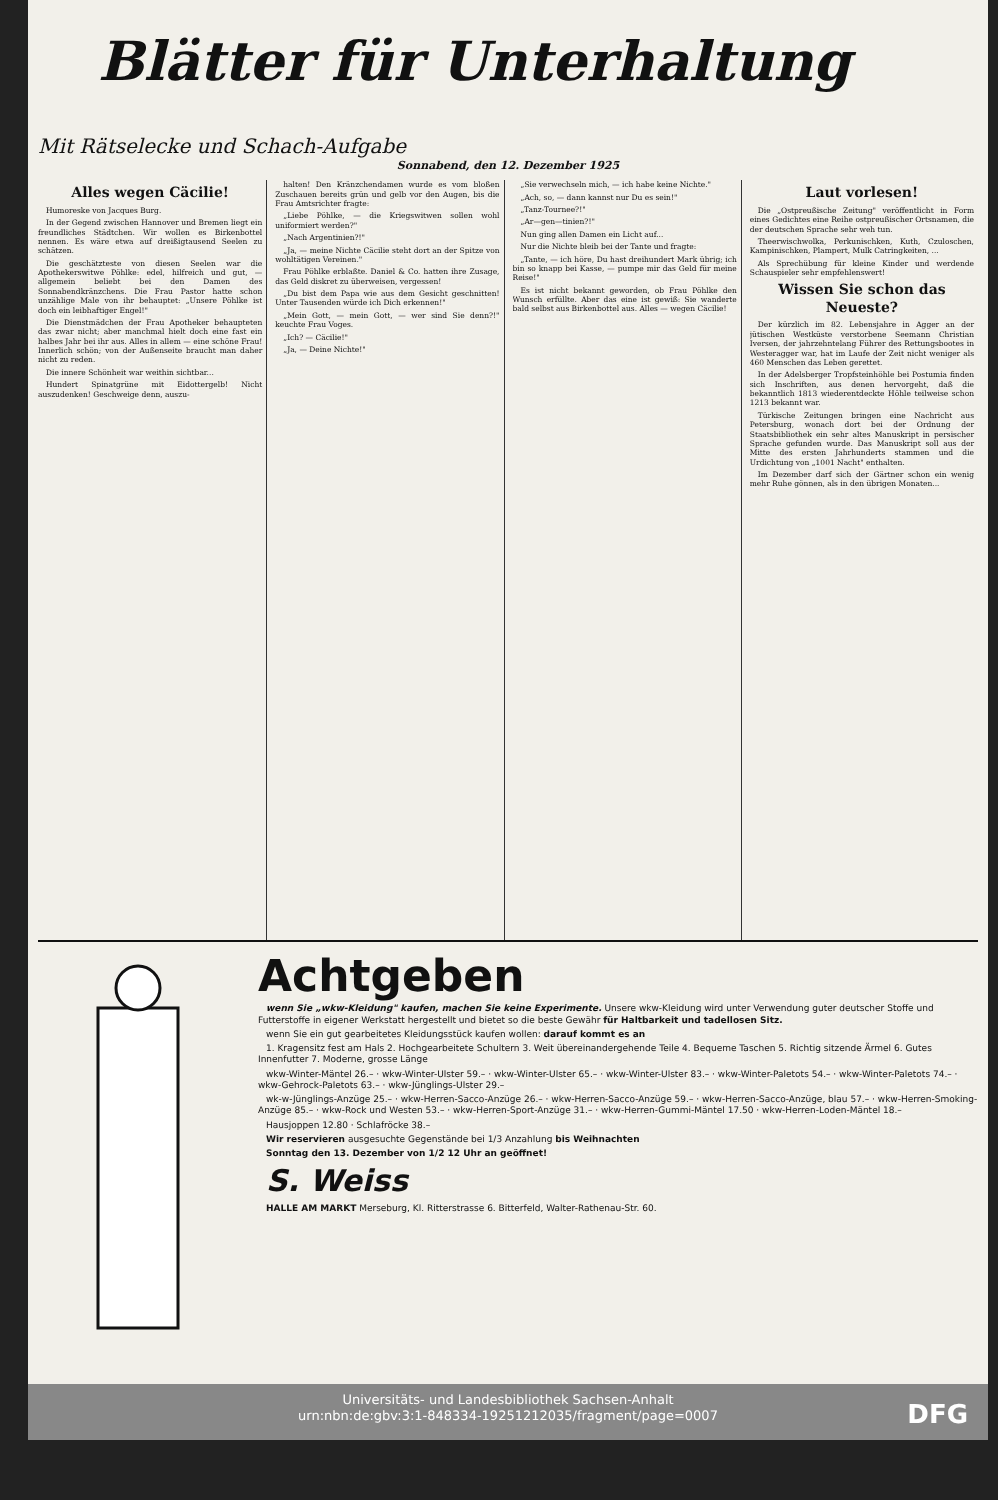Blätter für Unterhaltung
Mit Rätselecke und Schach-Aufgabe
Sonnabend, den 12. Dezember 1925
Alles wegen Cäcilie!
Humoreske von Jacques Burg.
In der Gegend zwischen Hannover und Bremen liegt ein freundliches Städtchen. Wir wollen es Birkenbottel nennen. Es wäre etwa auf dreißigtausend Seelen zu schätzen.
Die geschätzteste von diesen Seelen war die Apothekerswitwe Pöhlke: edel, hilfreich und gut, — allgemein beliebt bei den Damen des Sonnabendkränzchens. Die Frau Pastor hatte schon unzählige Male von ihr behauptet: „Unsere Pöhlke ist doch ein leibhaftiger Engel!"
Die Dienstmädchen der Frau Apotheker behaupteten das zwar nicht; aber manchmal hielt doch eine fast ein halbes Jahr bei ihr aus. Alles in allem — eine schöne Frau! Innerlich schön; von der Außenseite braucht man daher nicht zu reden.
Die innere Schönheit war weithin sichtbar...
Hundert Spinatgrüne mit Eidottergelb! Nicht auszudenken! Geschweige denn, auszu-
halten! Den Kränzchendamen wurde es vom bloßen Zuschauen bereits grün und gelb vor den Augen, bis die Frau Amtsrichter fragte:
„Liebe Pöhlke, — die Kriegswitwen sollen wohl uniformiert werden?"
„Nach Argentinien?!"
„Ja, — meine Nichte Cäcilie steht dort an der Spitze von wohltätigen Vereinen."
Frau Pöhlke erblaßte. Daniel & Co. hatten ihre Zusage, das Geld diskret zu überweisen, vergessen!
„Du bist dem Papa wie aus dem Gesicht geschnitten! Unter Tausenden würde ich Dich erkennen!"
„Mein Gott, — mein Gott, — wer sind Sie denn?!" keuchte Frau Voges.
„Ich? — Cäcilie!"
„Ja, — Deine Nichte!"
„Sie verwechseln mich, — ich habe keine Nichte."
„Ach, so, — dann kannst nur Du es sein!"
„Tanz-Tournee?!"
„Ar—gen—tinien?!"
Nun ging allen Damen ein Licht auf...
Nur die Nichte bleib bei der Tante und fragte:
„Tante, — ich höre, Du hast dreihundert Mark übrig; ich bin so knapp bei Kasse, — pumpe mir das Geld für meine Reise!"
Es ist nicht bekannt geworden, ob Frau Pöhlke den Wunsch erfüllte. Aber das eine ist gewiß: Sie wanderte bald selbst aus Birkenbottel aus. Alles — wegen Cäcilie!
Laut vorlesen!
Die „Ostpreußische Zeitung" veröffentlicht in Form eines Gedichtes eine Reihe ostpreußischer Ortsnamen, die der deutschen Sprache sehr weh tun.
Theerwischwolka, Perkunischken, Kuth, Czuloschen, Kampinischken, Plampert, Mulk Catringkeiten, ...
Als Sprechübung für kleine Kinder und werdende Schauspieler sehr empfehlenswert!
Wissen Sie schon das Neueste?
Der kürzlich im 82. Lebensjahre in Agger an der jütischen Westküste verstorbene Seemann Christian Iversen, der jahrzehntelang Führer des Rettungsbootes in Westeragger war, hat im Laufe der Zeit nicht weniger als 460 Menschen das Leben gerettet.
In der Adelsberger Tropfsteinhöhle bei Postumia finden sich Inschriften, aus denen hervorgeht, daß die bekanntlich 1813 wiederentdeckte Höhle teilweise schon 1213 bekannt war.
Türkische Zeitungen bringen eine Nachricht aus Petersburg, wonach dort bei der Ordnung der Staatsbibliothek ein sehr altes Manuskript in persischer Sprache gefunden wurde. Das Manuskript soll aus der Mitte des ersten Jahrhunderts stammen und die Urdichtung von „1001 Nacht" enthalten.
Im Dezember darf sich der Gärtner schon ein wenig mehr Ruhe gönnen, als in den übrigen Monaten...
Achtgeben
wenn Sie „wkw-Kleidung" kaufen, machen Sie keine Experimente. Unsere wkw-Kleidung wird unter Verwendung guter deutscher Stoffe und Futterstoffe in eigener Werkstatt hergestellt und bietet so die beste Gewähr für Haltbarkeit und tadellosen Sitz.
wenn Sie ein gut gearbeitetes Kleidungsstück kaufen wollen: darauf kommt es an
1. Kragensitz fest am Hals 2. Hochgearbeitete Schultern 3. Weit übereinandergehende Teile 4. Bequeme Taschen 5. Richtig sitzende Ärmel 6. Gutes Innenfutter 7. Moderne, grosse Länge
wkw-Winter-Mäntel 26.– · wkw-Winter-Ulster 59.– · wkw-Winter-Ulster 65.– · wkw-Winter-Ulster 83.– · wkw-Winter-Paletots 54.– · wkw-Winter-Paletots 74.– · wkw-Gehrock-Paletots 63.– · wkw-Jünglings-Ulster 29.–
wk-w-Jünglings-Anzüge 25.– · wkw-Herren-Sacco-Anzüge 26.– · wkw-Herren-Sacco-Anzüge 59.– · wkw-Herren-Sacco-Anzüge, blau 57.– · wkw-Herren-Smoking-Anzüge 85.– · wkw-Rock und Westen 53.– · wkw-Herren-Sport-Anzüge 31.– · wkw-Herren-Gummi-Mäntel 17.50 · wkw-Herren-Loden-Mäntel 18.–
Hausjoppen 12.80 · Schlafröcke 38.–
Wir reservieren ausgesuchte Gegenstände bei 1/3 Anzahlung bis Weihnachten
Sonntag den 13. Dezember von 1/2 12 Uhr an geöffnet!
S. Weiss
HALLE AM MARKT Merseburg, Kl. Ritterstrasse 6. Bitterfeld, Walter-Rathenau-Str. 60.
Universitäts- und Landesbibliothek Sachsen-Anhalt
urn:nbn:de:gbv:3:1-848334-19251212035/fragment/page=0007
DFG